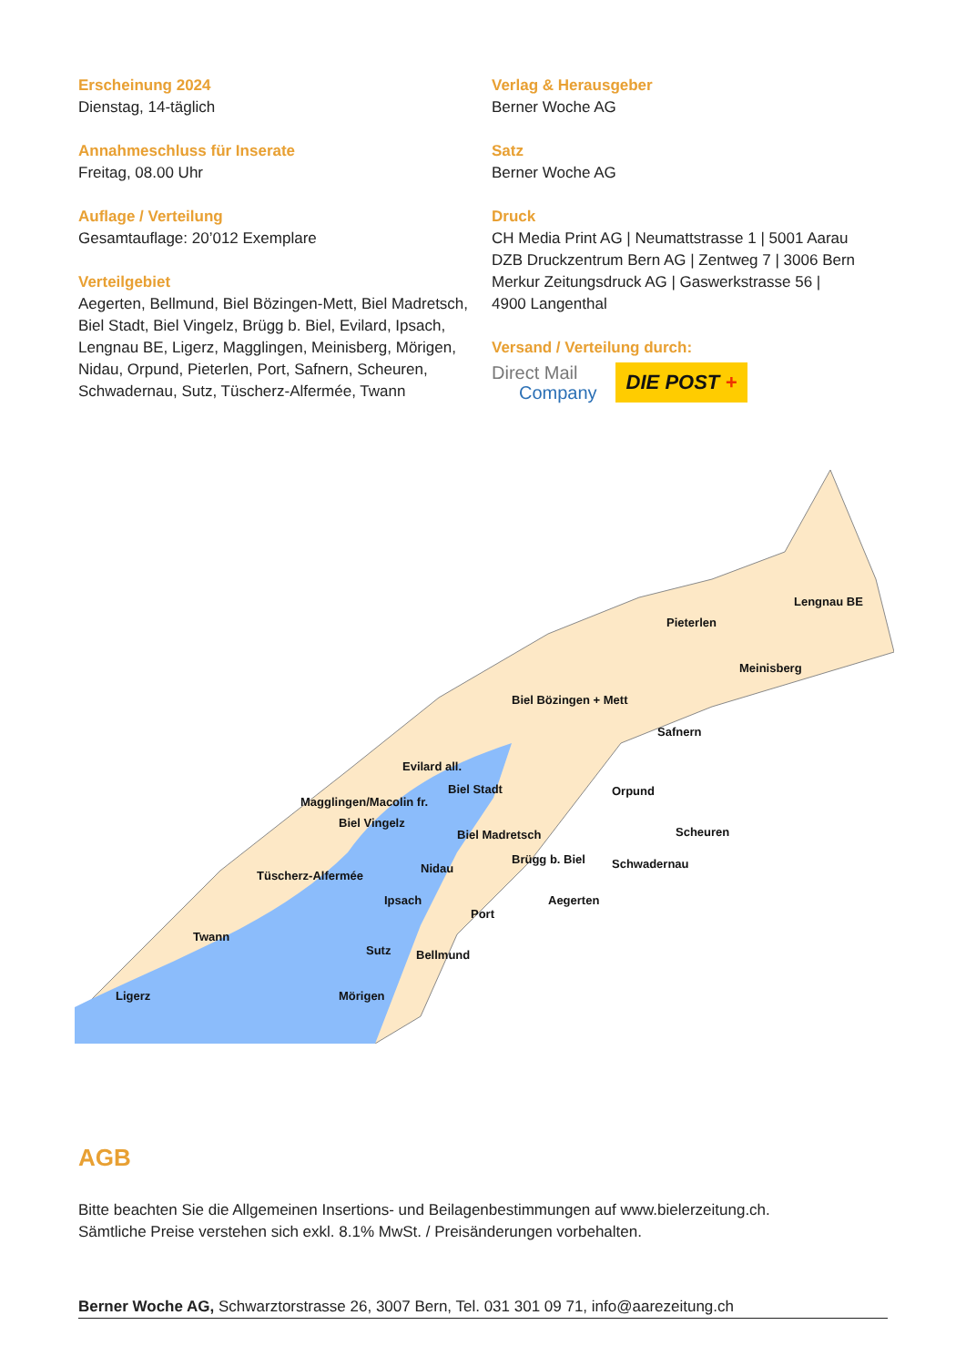Erscheinung 2024
Dienstag, 14-täglich
Annahmeschluss für Inserate
Freitag, 08.00 Uhr
Auflage / Verteilung
Gesamtauflage: 20’012 Exemplare
Verteilgebiet
Aegerten, Bellmund, Biel Bözingen-Mett, Biel Madretsch, Biel Stadt, Biel Vingelz, Brügg b. Biel, Evilard, Ipsach, Lengnau BE, Ligerz, Magglingen, Meinisberg, Mörigen, Nidau, Orpund, Pieterlen, Port, Safnern, Scheuren, Schwadernau, Sutz, Tüscherz-Alfermée, Twann
Verlag & Herausgeber
Berner Woche AG
Satz
Berner Woche AG
Druck
CH Media Print AG | Neumattstrasse 1 | 5001 Aarau
DZB Druckzentrum Bern AG | Zentweg 7 | 3006 Bern
Merkur Zeitungsdruck AG | Gaswerkstrasse 56 |
4900 Langenthal
Versand / Verteilung durch:
Direct Mail
Company
DIE POST +
Lengnau BE
Pieterlen
Meinisberg
Biel Bözingen + Mett
Safnern
Evilard all.
Biel Stadt
Magglingen/Macolin fr.
Orpund
Biel Vingelz
Biel Madretsch Scheuren
Brügg b. Biel Schwadernau Nidau
Tüscherz-Alfermée
Ipsach Aegerten
Port
Twann
Sutz Bellmund
Ligerz Mörigen
AGB
Bitte beachten Sie die Allgemeinen Insertions- und Beilagenbestimmungen auf www.bielerzeitung.ch.
Sämtliche Preise verstehen sich exkl. 8.1% MwSt. / Preisänderungen vorbehalten.
Berner Woche AG, Schwarztorstrasse 26, 3007 Bern, Tel. 031 301 09 71, info@aarezeitung.ch